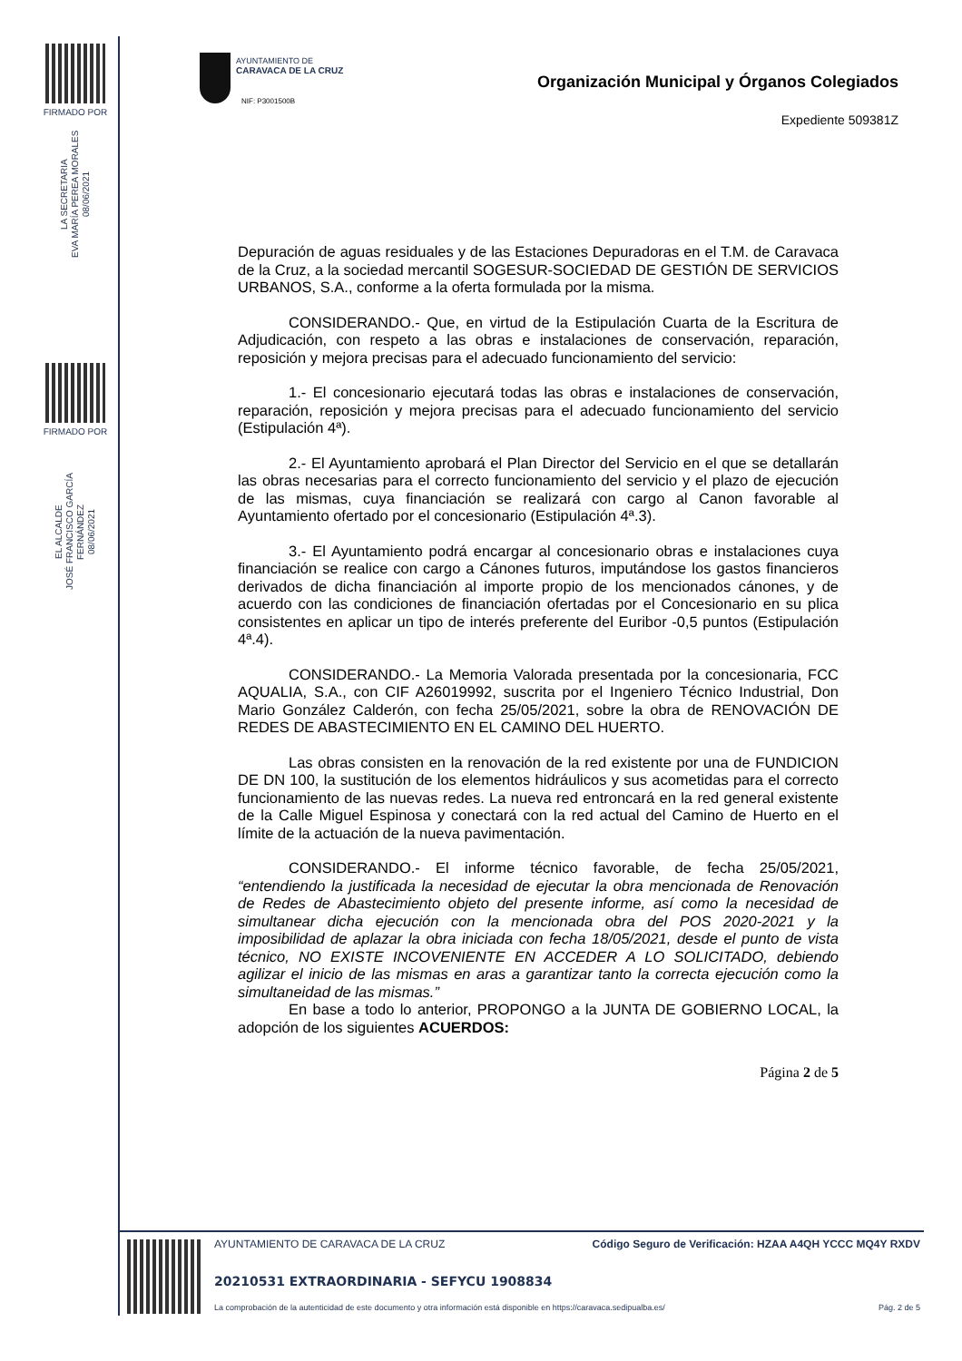FIRMADO POR
LA SECRETARIA
EVA MARÍA PEREA MORALES
08/06/2021
FIRMADO POR
EL ALCALDE
JOSÉ FRANCISCO GARCÍA FERNÁNDEZ
08/06/2021
AYUNTAMIENTO DE
CARAVACA DE LA CRUZ
NIF: P3001500B
Organización Municipal y Órganos Colegiados
Expediente 509381Z
Depuración de aguas residuales y de las Estaciones Depuradoras en el T.M. de Caravaca de la Cruz, a la sociedad mercantil SOGESUR-SOCIEDAD DE GESTIÓN DE SERVICIOS URBANOS, S.A., conforme a la oferta formulada por la misma.
CONSIDERANDO.- Que, en virtud de la Estipulación Cuarta de la Escritura de Adjudicación, con respeto a las obras e instalaciones de conservación, reparación, reposición y mejora precisas para el adecuado funcionamiento del servicio:
1.- El concesionario ejecutará todas las obras e instalaciones de conservación, reparación, reposición y mejora precisas para el adecuado funcionamiento del servicio (Estipulación 4ª).
2.- El Ayuntamiento aprobará el Plan Director del Servicio en el que se detallarán las obras necesarias para el correcto funcionamiento del servicio y el plazo de ejecución de las mismas, cuya financiación se realizará con cargo al Canon favorable al Ayuntamiento ofertado por el concesionario (Estipulación 4ª.3).
3.- El Ayuntamiento podrá encargar al concesionario obras e instalaciones cuya financiación se realice con cargo a Cánones futuros, imputándose los gastos financieros derivados de dicha financiación al importe propio de los mencionados cánones, y de acuerdo con las condiciones de financiación ofertadas por el Concesionario en su plica consistentes en aplicar un tipo de interés preferente del Euribor -0,5 puntos (Estipulación 4ª.4).
CONSIDERANDO.- La Memoria Valorada presentada por la concesionaria, FCC AQUALIA, S.A., con CIF A26019992, suscrita por el Ingeniero Técnico Industrial, Don Mario González Calderón, con fecha 25/05/2021, sobre la obra de RENOVACIÓN DE REDES DE ABASTECIMIENTO EN EL CAMINO DEL HUERTO.
Las obras consisten en la renovación de la red existente por una de FUNDICION DE DN 100, la sustitución de los elementos hidráulicos y sus acometidas para el correcto funcionamiento de las nuevas redes. La nueva red entroncará en la red general existente de la Calle Miguel Espinosa y conectará con la red actual del Camino de Huerto en el límite de la actuación de la nueva pavimentación.
CONSIDERANDO.- El informe técnico favorable, de fecha 25/05/2021, “entendiendo la justificada la necesidad de ejecutar la obra mencionada de Renovación de Redes de Abastecimiento objeto del presente informe, así como la necesidad de simultanear dicha ejecución con la mencionada obra del POS 2020-2021 y la imposibilidad de aplazar la obra iniciada con fecha 18/05/2021, desde el punto de vista técnico, NO EXISTE INCOVENIENTE EN ACCEDER A LO SOLICITADO, debiendo agilizar el inicio de las mismas en aras a garantizar tanto la correcta ejecución como la simultaneidad de las mismas.”
En base a todo lo anterior, PROPONGO a la JUNTA DE GOBIERNO LOCAL, la adopción de los siguientes ACUERDOS:
Página 2 de 5
AYUNTAMIENTO DE CARAVACA DE LA CRUZ
Código Seguro de Verificación: HZAA A4QH YCCC MQ4Y RXDV
20210531 EXTRAORDINARIA - SEFYCU 1908834
La comprobación de la autenticidad de este documento y otra información está disponible en https://caravaca.sedipualba.es/
Pág. 2 de 5